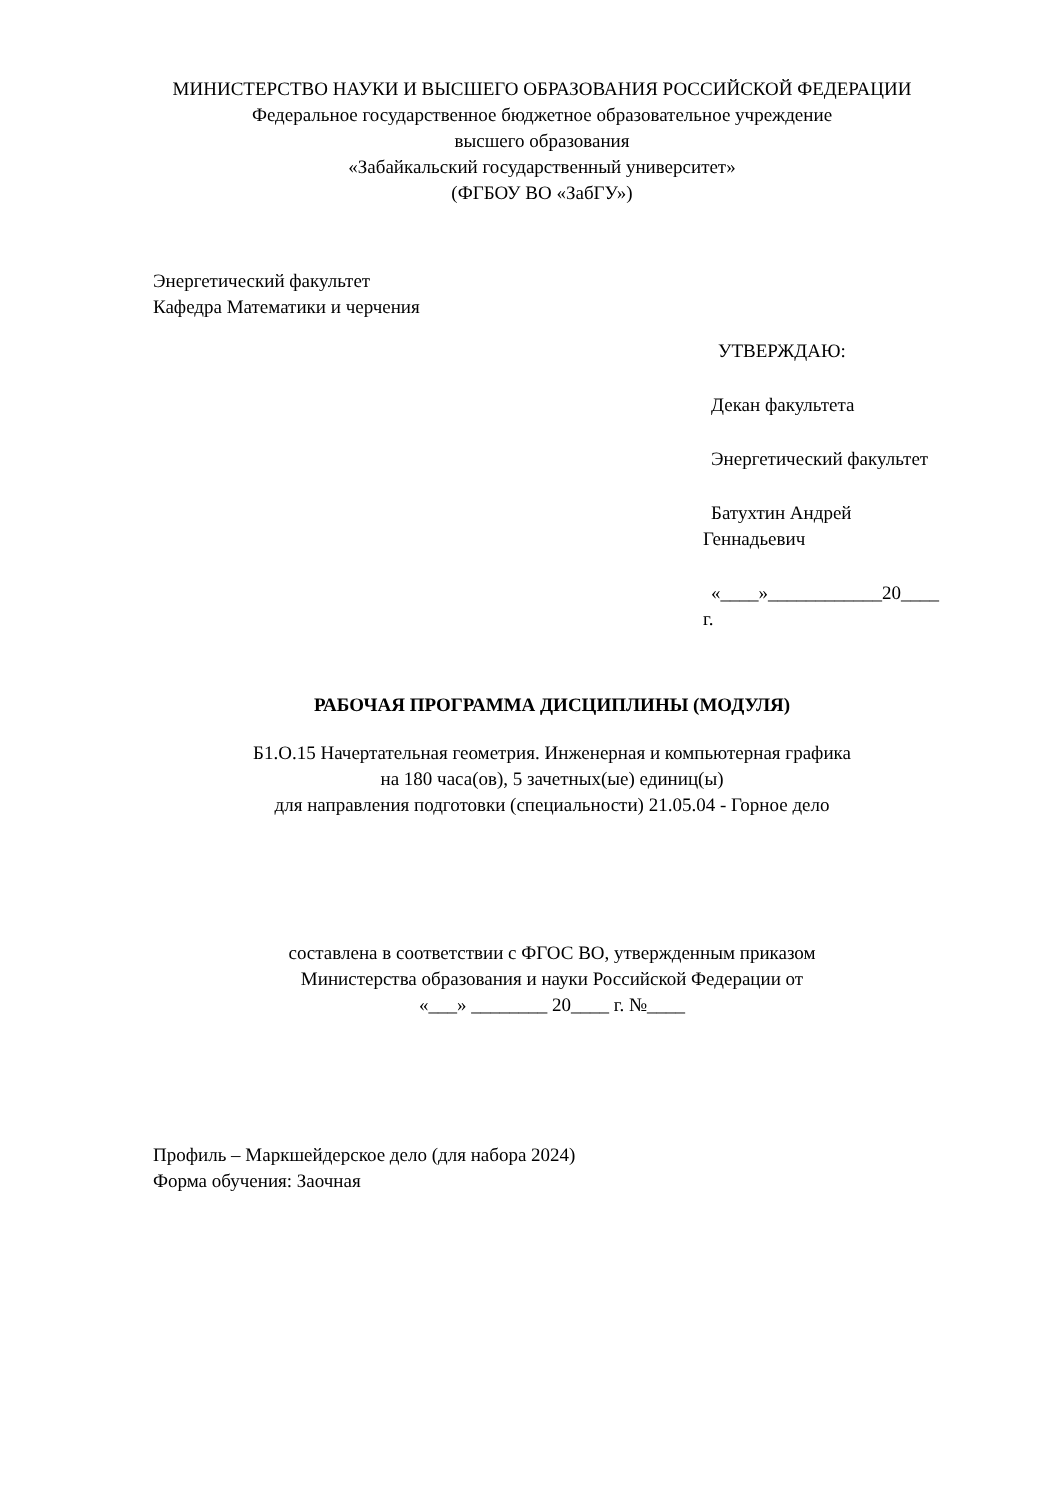МИНИСТЕРСТВО НАУКИ И ВЫСШЕГО ОБРАЗОВАНИЯ РОССИЙСКОЙ ФЕДЕРАЦИИ
Федеральное государственное бюджетное образовательное учреждение
высшего образования
«Забайкальский государственный университет»
(ФГБОУ ВО «ЗабГУ»)
Энергетический факультет
Кафедра Математики и черчения
УТВЕРЖДАЮ:
Декан факультета
Энергетический факультет
Батухтин Андрей
Геннадьевич
«____»____________20____
г.
РАБОЧАЯ ПРОГРАММА ДИСЦИПЛИНЫ (МОДУЛЯ)
Б1.О.15 Начертательная геометрия. Инженерная и компьютерная графика
на 180 часа(ов), 5 зачетных(ые) единиц(ы)
для направления подготовки (специальности) 21.05.04 - Горное дело
составлена в соответствии с ФГОС ВО, утвержденным приказом
Министерства образования и науки Российской Федерации от
«___» ________ 20____ г. №____
Профиль – Маркшейдерское дело (для набора 2024)
Форма обучения: Заочная